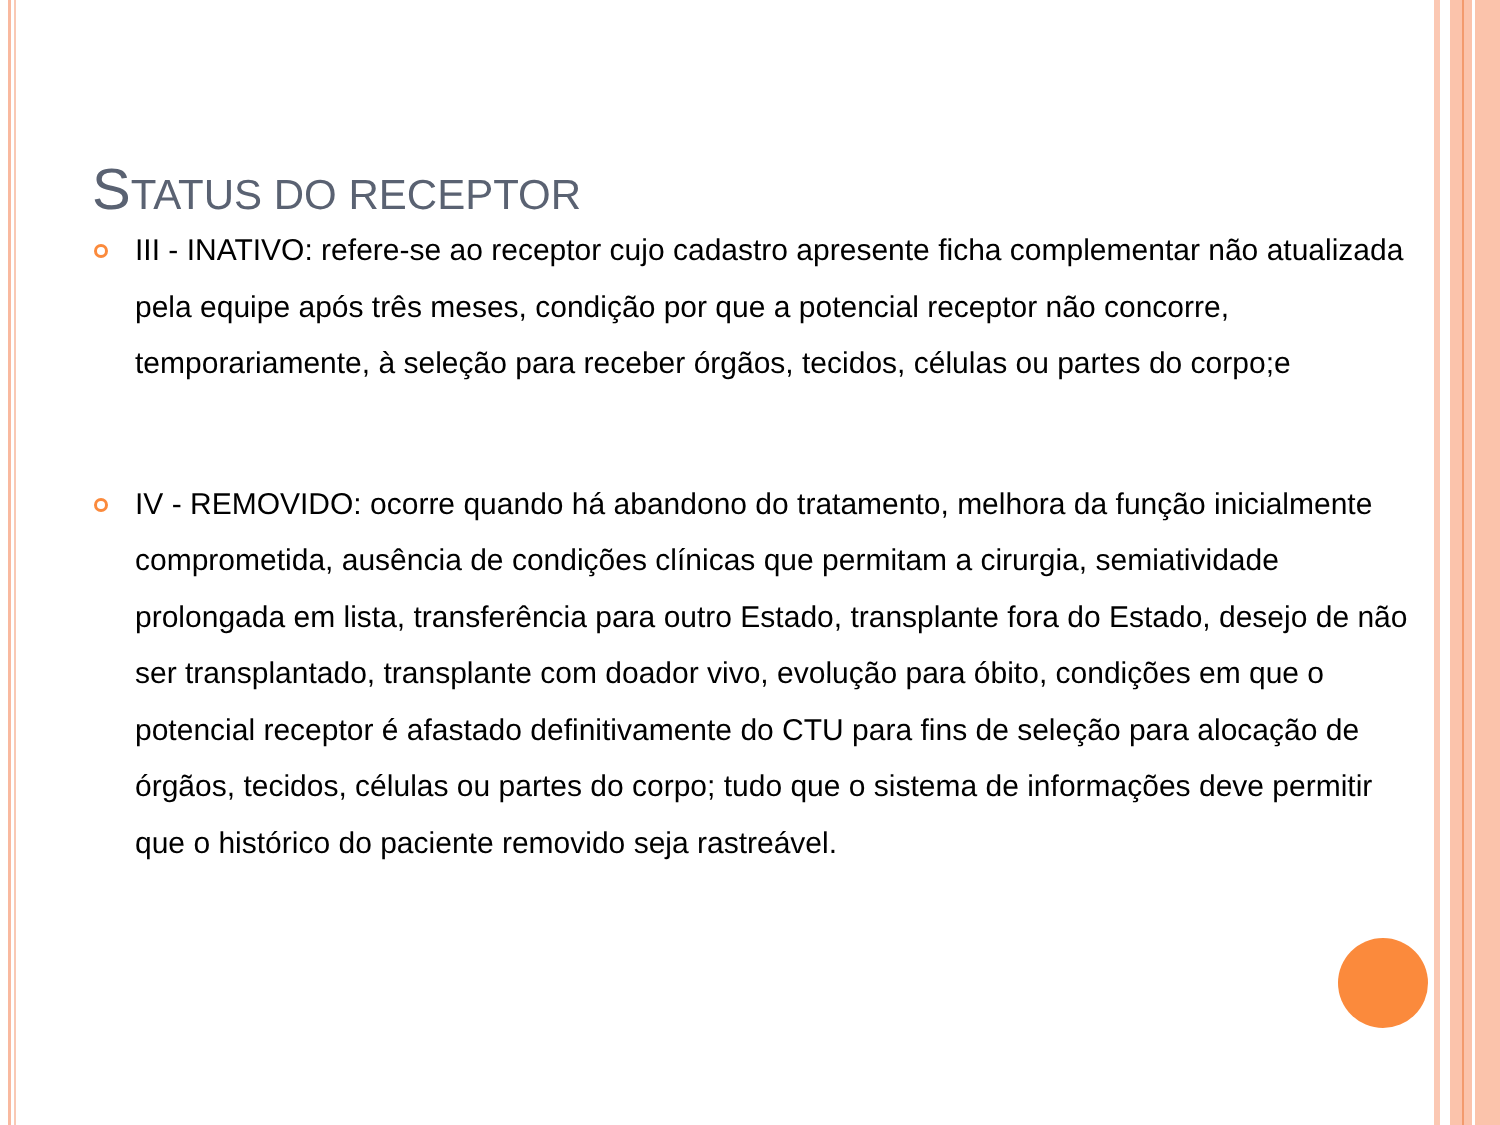STATUS DO RECEPTOR
III - INATIVO: refere-se ao receptor cujo cadastro apresente ficha complementar não atualizada pela equipe após três meses, condição por que a potencial receptor não concorre, temporariamente, à seleção para receber órgãos, tecidos, células ou partes do corpo;e
IV - REMOVIDO: ocorre quando há abandono do tratamento, melhora da função inicialmente comprometida, ausência de condições clínicas que permitam a cirurgia, semiatividade prolongada em lista, transferência para outro Estado, transplante fora do Estado, desejo de não ser transplantado, transplante com doador vivo, evolução para óbito, condições em que o potencial receptor é afastado definitivamente do CTU para fins de seleção para alocação de órgãos, tecidos, células ou partes do corpo; tudo que o sistema de informações deve permitir que o histórico do paciente removido seja rastreável.